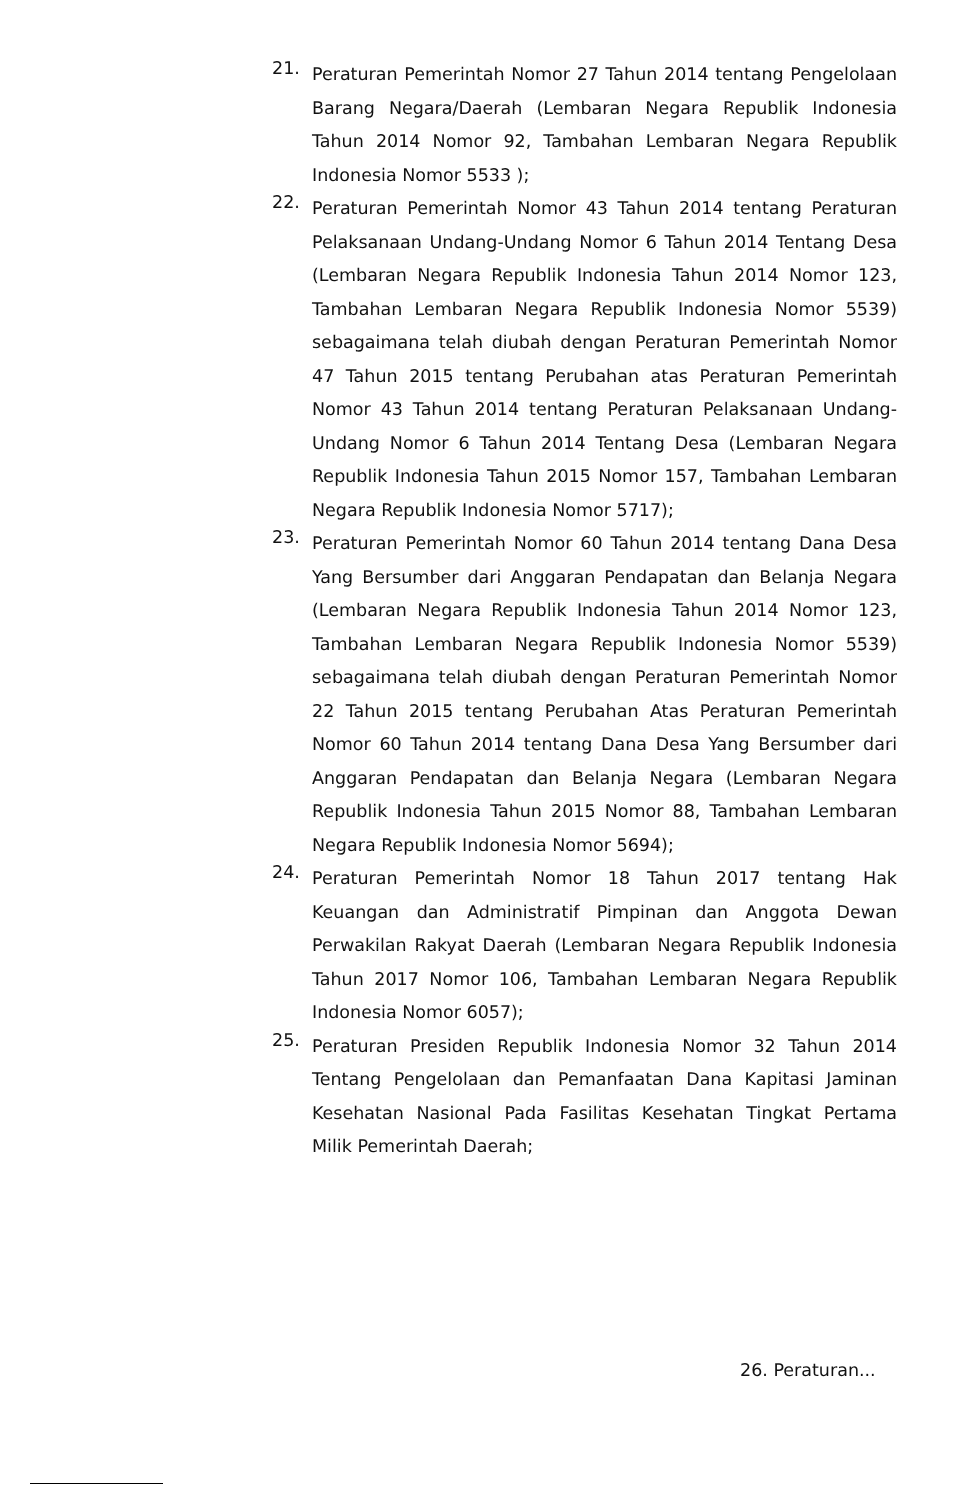21.
Peraturan Pemerintah Nomor 27 Tahun 2014 tentang Pengelolaan Barang Negara/Daerah (Lembaran Negara Republik Indonesia Tahun 2014 Nomor 92, Tambahan Lembaran Negara Republik Indonesia Nomor 5533 );
22.
Peraturan Pemerintah Nomor 43 Tahun 2014 tentang Peraturan Pelaksanaan Undang-Undang Nomor 6 Tahun 2014 Tentang Desa (Lembaran Negara Republik Indonesia Tahun 2014 Nomor 123, Tambahan Lembaran Negara Republik Indonesia Nomor 5539) sebagaimana telah diubah dengan Peraturan Pemerintah Nomor 47 Tahun 2015 tentang Perubahan atas Peraturan Pemerintah Nomor 43 Tahun 2014 tentang Peraturan Pelaksanaan Undang-Undang Nomor 6 Tahun 2014 Tentang Desa (Lembaran Negara Republik Indonesia Tahun 2015 Nomor 157, Tambahan Lembaran Negara Republik Indonesia Nomor 5717);
23.
Peraturan Pemerintah Nomor 60 Tahun 2014 tentang Dana Desa Yang Bersumber dari Anggaran Pendapatan dan Belanja Negara (Lembaran Negara Republik Indonesia Tahun 2014 Nomor 123, Tambahan Lembaran Negara Republik Indonesia Nomor 5539) sebagaimana telah diubah dengan Peraturan Pemerintah Nomor 22 Tahun 2015 tentang Perubahan Atas Peraturan Pemerintah Nomor 60 Tahun 2014 tentang Dana Desa Yang Bersumber dari Anggaran Pendapatan dan Belanja Negara (Lembaran Negara Republik Indonesia Tahun 2015 Nomor 88, Tambahan Lembaran Negara Republik Indonesia Nomor 5694);
24.
Peraturan Pemerintah Nomor 18 Tahun 2017 tentang Hak Keuangan dan Administratif Pimpinan dan Anggota Dewan Perwakilan Rakyat Daerah (Lembaran Negara Republik Indonesia Tahun 2017 Nomor 106, Tambahan Lembaran Negara Republik Indonesia Nomor 6057);
25.
Peraturan Presiden Republik Indonesia Nomor 32 Tahun 2014 Tentang Pengelolaan dan Pemanfaatan Dana Kapitasi Jaminan Kesehatan Nasional Pada Fasilitas Kesehatan Tingkat Pertama Milik Pemerintah Daerah;
26. Peraturan...